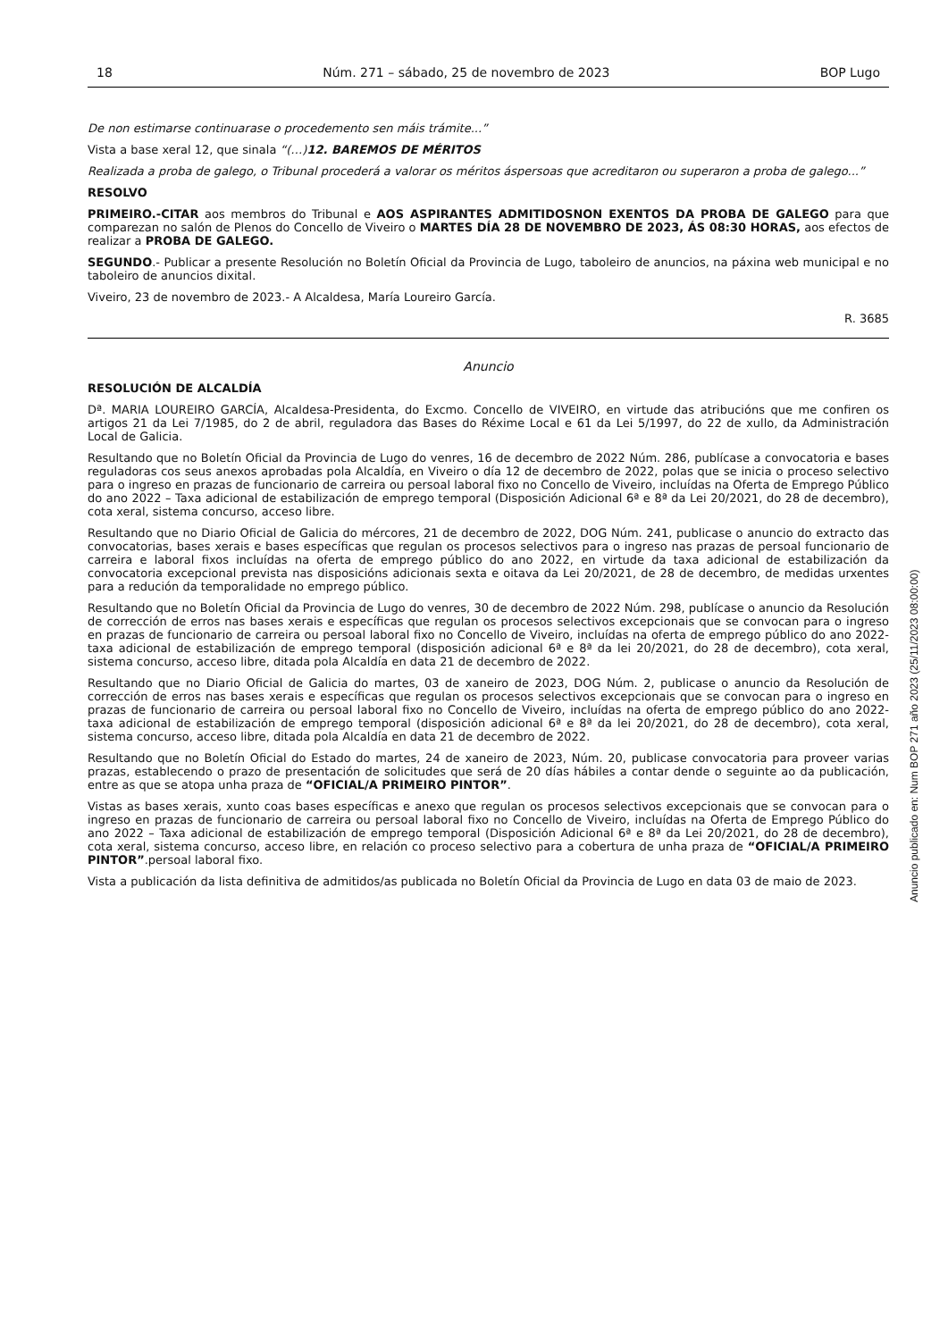18 Núm. 271 – sábado, 25 de novembro de 2023 BOP Lugo
De non estimarse continuarase o procedemento sen máis trámite...”
Vista a base xeral 12, que sinala “(…)12. BAREMOS DE MÉRITOS
Realizada a proba de galego, o Tribunal procederá a valorar os méritos áspersoas que acreditaron ou superaron a proba de galego...”
RESOLVO
PRIMEIRO.-CITAR aos membros do Tribunal e AOS ASPIRANTES ADMITIDOSNON EXENTOS DA PROBA DE GALEGO para que comparezan no salón de Plenos do Concello de Viveiro o MARTES DÍA 28 DE NOVEMBRO DE 2023, ÁS 08:30 HORAS, aos efectos de realizar a PROBA DE GALEGO.
SEGUNDO.- Publicar a presente Resolución no Boletín Oficial da Provincia de Lugo, taboleiro de anuncios, na páxina web municipal e no taboleiro de anuncios dixital.
Viveiro, 23 de novembro de 2023.- A Alcaldesa, María Loureiro García.
R. 3685
Anuncio
RESOLUCIÓN DE ALCALDÍA
Dª. MARIA LOUREIRO GARCÍA, Alcaldesa-Presidenta, do Excmo. Concello de VIVEIRO, en virtude das atribucións que me confiren os artigos 21 da Lei 7/1985, do 2 de abril, reguladora das Bases do Réxime Local e 61 da Lei 5/1997, do 22 de xullo, da Administración Local de Galicia.
Resultando que no Boletín Oficial da Provincia de Lugo do venres, 16 de decembro de 2022 Núm. 286, publícase a convocatoria e bases reguladoras cos seus anexos aprobadas pola Alcaldía, en Viveiro o día 12 de decembro de 2022, polas que se inicia o proceso selectivo para o ingreso en prazas de funcionario de carreira ou persoal laboral fixo no Concello de Viveiro, incluídas na Oferta de Emprego Público do ano 2022 – Taxa adicional de estabilización de emprego temporal (Disposición Adicional 6ª e 8ª da Lei 20/2021, do 28 de decembro), cota xeral, sistema concurso, acceso libre.
Resultando que no Diario Oficial de Galicia do mércores, 21 de decembro de 2022, DOG Núm. 241, publicase o anuncio do extracto das convocatorias, bases xerais e bases específicas que regulan os procesos selectivos para o ingreso nas prazas de persoal funcionario de carreira e laboral fixos incluídas na oferta de emprego público do ano 2022, en virtude da taxa adicional de estabilización da convocatoria excepcional prevista nas disposicións adicionais sexta e oitava da Lei 20/2021, de 28 de decembro, de medidas urxentes para a redución da temporalidade no emprego público.
Resultando que no Boletín Oficial da Provincia de Lugo do venres, 30 de decembro de 2022 Núm. 298, publícase o anuncio da Resolución de corrección de erros nas bases xerais e específicas que regulan os procesos selectivos excepcionais que se convocan para o ingreso en prazas de funcionario de carreira ou persoal laboral fixo no Concello de Viveiro, incluídas na oferta de emprego público do ano 2022- taxa adicional de estabilización de emprego temporal (disposición adicional 6ª e 8ª da lei 20/2021, do 28 de decembro), cota xeral, sistema concurso, acceso libre, ditada pola Alcaldía en data 21 de decembro de 2022.
Resultando que no Diario Oficial de Galicia do martes, 03 de xaneiro de 2023, DOG Núm. 2, publicase o anuncio da Resolución de corrección de erros nas bases xerais e específicas que regulan os procesos selectivos excepcionais que se convocan para o ingreso en prazas de funcionario de carreira ou persoal laboral fixo no Concello de Viveiro, incluídas na oferta de emprego público do ano 2022- taxa adicional de estabilización de emprego temporal (disposición adicional 6ª e 8ª da lei 20/2021, do 28 de decembro), cota xeral, sistema concurso, acceso libre, ditada pola Alcaldía en data 21 de decembro de 2022.
Resultando que no Boletín Oficial do Estado do martes, 24 de xaneiro de 2023, Núm. 20, publicase convocatoria para proveer varias prazas, establecendo o prazo de presentación de solicitudes que será de 20 días hábiles a contar dende o seguinte ao da publicación, entre as que se atopa unha praza de “OFICIAL/A PRIMEIRO PINTOR”.
Vistas as bases xerais, xunto coas bases específicas e anexo que regulan os procesos selectivos excepcionais que se convocan para o ingreso en prazas de funcionario de carreira ou persoal laboral fixo no Concello de Viveiro, incluídas na Oferta de Emprego Público do ano 2022 – Taxa adicional de estabilización de emprego temporal (Disposición Adicional 6ª e 8ª da Lei 20/2021, do 28 de decembro), cota xeral, sistema concurso, acceso libre, en relación co proceso selectivo para a cobertura de unha praza de “OFICIAL/A PRIMEIRO PINTOR”.persoal laboral fixo.
Vista a publicación da lista definitiva de admitidos/as publicada no Boletín Oficial da Provincia de Lugo en data 03 de maio de 2023.
Anuncio publicado en: Num BOP 271 año 2023 (25/11/2023 08:00:00)